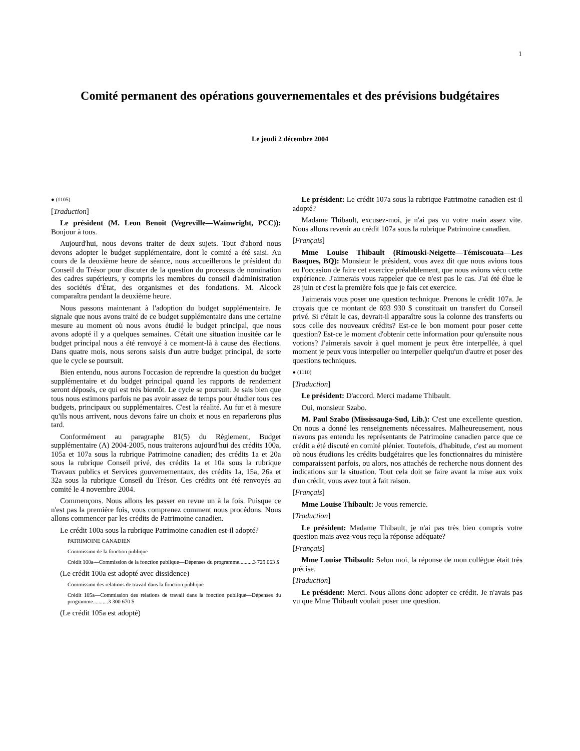1
Comité permanent des opérations gouvernementales et des prévisions budgétaires
Le jeudi 2 décembre 2004
● (1105)
[Traduction]
Le président (M. Leon Benoit (Vegreville—Wainwright, PCC)): Bonjour à tous.
Aujourd'hui, nous devons traiter de deux sujets. Tout d'abord nous devons adopter le budget supplémentaire, dont le comité a été saisi. Au cours de la deuxième heure de séance, nous accueillerons le président du Conseil du Trésor pour discuter de la question du processus de nomination des cadres supérieurs, y compris les membres du conseil d'administration des sociétés d'État, des organismes et des fondations. M. Alcock comparaîtra pendant la deuxième heure.
Nous passons maintenant à l'adoption du budget supplémentaire. Je signale que nous avons traité de ce budget supplémentaire dans une certaine mesure au moment où nous avons étudié le budget principal, que nous avons adopté il y a quelques semaines. C'était une situation inusitée car le budget principal nous a été renvoyé à ce moment-là à cause des élections. Dans quatre mois, nous serons saisis d'un autre budget principal, de sorte que le cycle se poursuit.
Bien entendu, nous aurons l'occasion de reprendre la question du budget supplémentaire et du budget principal quand les rapports de rendement seront déposés, ce qui est très bientôt. Le cycle se poursuit. Je sais bien que tous nous estimons parfois ne pas avoir assez de temps pour étudier tous ces budgets, principaux ou supplémentaires. C'est la réalité. Au fur et à mesure qu'ils nous arrivent, nous devons faire un choix et nous en reparlerons plus tard.
Conformément au paragraphe 81(5) du Règlement, Budget supplémentaire (A) 2004-2005, nous traiterons aujourd'hui des crédits 100a, 105a et 107a sous la rubrique Patrimoine canadien; des crédits 1a et 20a sous la rubrique Conseil privé, des crédits 1a et 10a sous la rubrique Travaux publics et Services gouvernementaux, des crédits 1a, 15a, 26a et 32a sous la rubrique Conseil du Trésor. Ces crédits ont été renvoyés au comité le 4 novembre 2004.
Commençons. Nous allons les passer en revue un à la fois. Puisque ce n'est pas la première fois, vous comprenez comment nous procédons. Nous allons commencer par les crédits de Patrimoine canadien.
Le crédit 100a sous la rubrique Patrimoine canadien est-il adopté?
PATRIMOINE CANADIEN
Commission de la fonction publique
Crédit 100a—Commission de la fonction publique—Dépenses du programme..........3 729 063 $
(Le crédit 100a est adopté avec dissidence)
Commission des relations de travail dans la fonction publique
Crédit 105a—Commission des relations de travail dans la fonction publique—Dépenses du programme...........3 300 670 $
(Le crédit 105a est adopté)
Le président: Le crédit 107a sous la rubrique Patrimoine canadien est-il adopté?
Madame Thibault, excusez-moi, je n'ai pas vu votre main assez vite. Nous allons revenir au crédit 107a sous la rubrique Patrimoine canadien.
[Français]
Mme Louise Thibault (Rimouski-Neigette—Témiscouata—Les Basques, BQ): Monsieur le président, vous avez dit que nous avions tous eu l'occasion de faire cet exercice préalablement, que nous avions vécu cette expérience. J'aimerais vous rappeler que ce n'est pas le cas. J'ai été élue le 28 juin et c'est la première fois que je fais cet exercice.
J'aimerais vous poser une question technique. Prenons le crédit 107a. Je croyais que ce montant de 693 930 $ constituait un transfert du Conseil privé. Si c'était le cas, devrait-il apparaître sous la colonne des transferts ou sous celle des nouveaux crédits? Est-ce le bon moment pour poser cette question? Est-ce le moment d'obtenir cette information pour qu'ensuite nous votions? J'aimerais savoir à quel moment je peux être interpellée, à quel moment je peux vous interpeller ou interpeller quelqu'un d'autre et poser des questions techniques.
● (1110)
[Traduction]
Le président: D'accord. Merci madame Thibault.
Oui, monsieur Szabo.
M. Paul Szabo (Mississauga-Sud, Lib.): C'est une excellente question. On nous a donné les renseignements nécessaires. Malheureusement, nous n'avons pas entendu les représentants de Patrimoine canadien parce que ce crédit a été discuté en comité plénier. Toutefois, d'habitude, c'est au moment où nous étudions les crédits budgétaires que les fonctionnaires du ministère comparaissent parfois, ou alors, nos attachés de recherche nous donnent des indications sur la situation. Tout cela doit se faire avant la mise aux voix d'un crédit, vous avez tout à fait raison.
[Français]
Mme Louise Thibault: Je vous remercie.
[Traduction]
Le président: Madame Thibault, je n'ai pas très bien compris votre question mais avez-vous reçu la réponse adéquate?
[Français]
Mme Louise Thibault: Selon moi, la réponse de mon collègue était très précise.
[Traduction]
Le président: Merci. Nous allons donc adopter ce crédit. Je n'avais pas vu que Mme Thibault voulait poser une question.